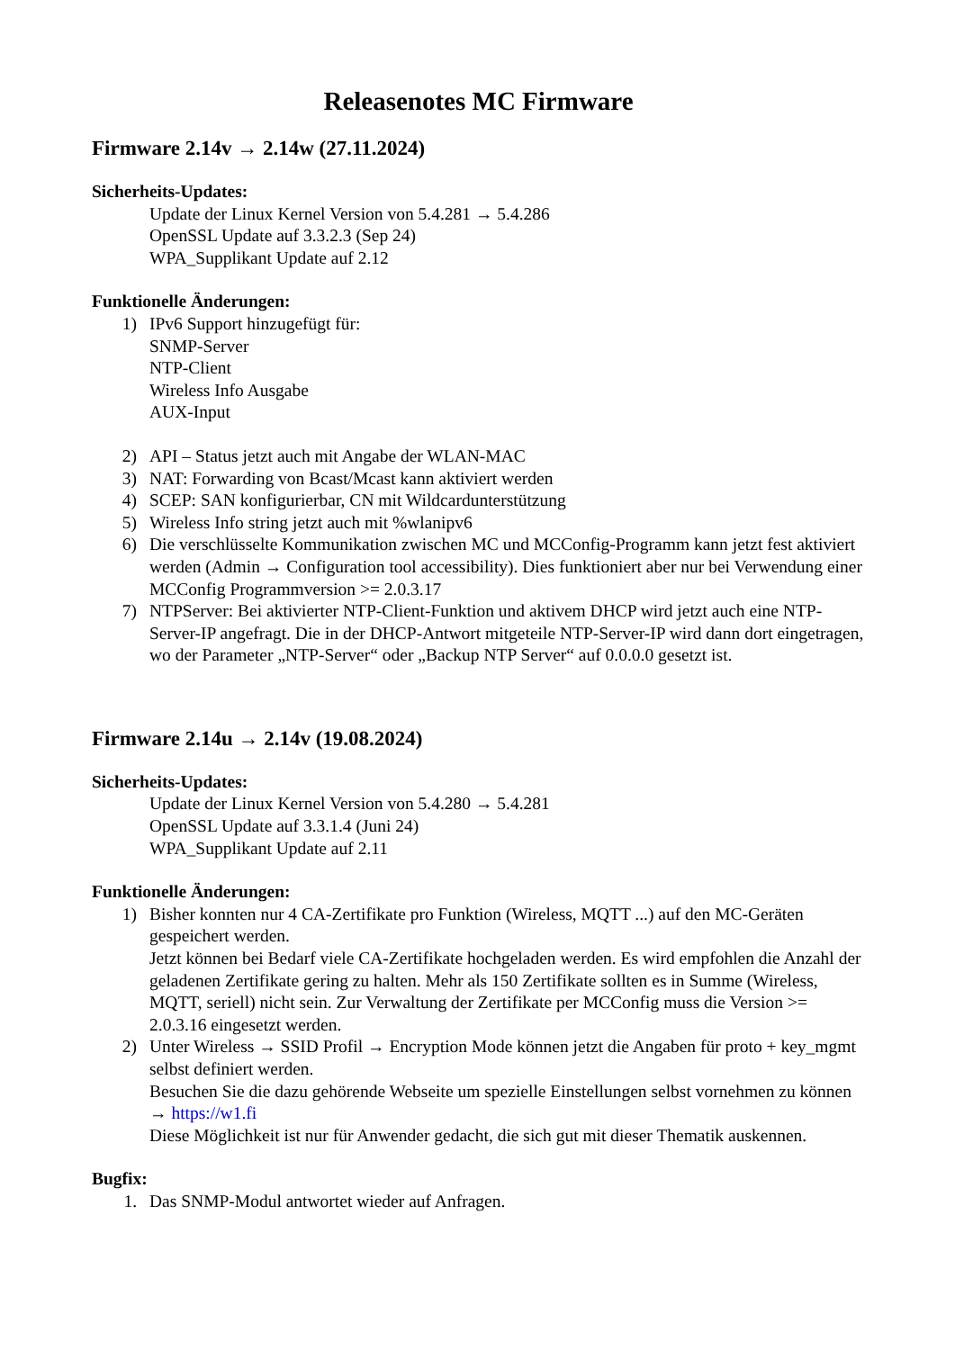Releasenotes MC Firmware
Firmware 2.14v → 2.14w (27.11.2024)
Sicherheits-Updates:
Update der Linux Kernel Version von 5.4.281 → 5.4.286
OpenSSL Update auf 3.3.2.3 (Sep 24)
WPA_Supplikant Update auf 2.12
Funktionelle Änderungen:
1) IPv6 Support hinzugefügt für:
SNMP-Server
NTP-Client
Wireless Info Ausgabe
AUX-Input
2) API – Status jetzt auch mit Angabe der WLAN-MAC
3) NAT: Forwarding von Bcast/Mcast kann aktiviert werden
4) SCEP: SAN konfigurierbar, CN mit Wildcardunterstützung
5) Wireless Info string jetzt auch mit %wlanipv6
6) Die verschlüsselte Kommunikation zwischen MC und MCConfig-Programm kann jetzt fest aktiviert werden (Admin → Configuration tool accessibility). Dies funktioniert aber nur bei Verwendung einer MCConfig Programmversion >= 2.0.3.17
7) NTPServer: Bei aktivierter NTP-Client-Funktion und aktivem DHCP wird jetzt auch eine NTP-Server-IP angefragt. Die in der DHCP-Antwort mitgeteile NTP-Server-IP wird dann dort eingetragen, wo der Parameter „NTP-Server“ oder „Backup NTP Server“ auf 0.0.0.0 gesetzt ist.
Firmware 2.14u → 2.14v (19.08.2024)
Sicherheits-Updates:
Update der Linux Kernel Version von 5.4.280 → 5.4.281
OpenSSL Update auf 3.3.1.4 (Juni 24)
WPA_Supplikant Update auf 2.11
Funktionelle Änderungen:
1) Bisher konnten nur 4 CA-Zertifikate pro Funktion (Wireless, MQTT ...) auf den MC-Geräten gespeichert werden.
Jetzt können bei Bedarf viele CA-Zertifikate hochgeladen werden. Es wird empfohlen die Anzahl der geladenen Zertifikate gering zu halten. Mehr als 150 Zertifikate sollten es in Summe (Wireless, MQTT, seriell) nicht sein. Zur Verwaltung der Zertifikate per MCConfig muss die Version >= 2.0.3.16 eingesetzt werden.
2) Unter Wireless → SSID Profil → Encryption Mode können jetzt die Angaben für proto + key_mgmt selbst definiert werden.
Besuchen Sie die dazu gehörende Webseite um spezielle Einstellungen selbst vornehmen zu können → https://w1.fi
Diese Möglichkeit ist nur für Anwender gedacht, die sich gut mit dieser Thematik auskennen.
Bugfix:
1. Das SNMP-Modul antwortet wieder auf Anfragen.